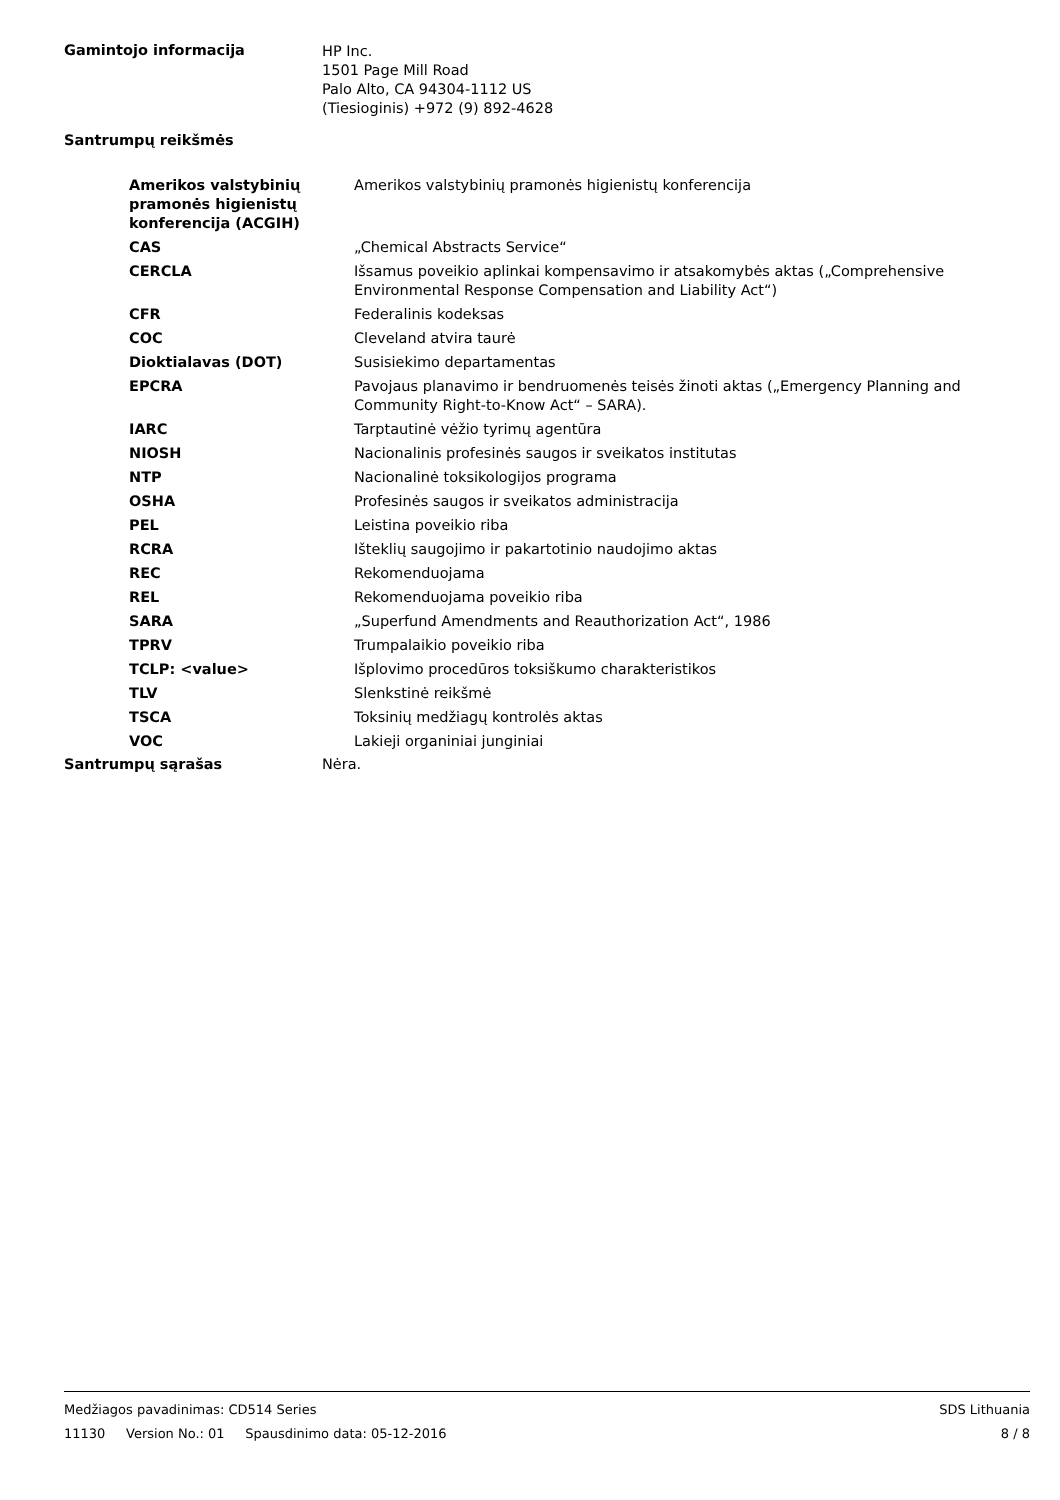Gamintojo informacija
HP Inc.
1501 Page Mill Road
Palo Alto, CA 94304-1112 US
(Tiesioginis) +972 (9) 892-4628
Santrumpų reikšmės
| Amerikos valstybinių pramonės higienistų konferencija (ACGIH) | Amerikos valstybinių pramonės higienistų konferencija |
| CAS | „Chemical Abstracts Service“ |
| CERCLA | Išsamus poveikio aplinkai kompensavimo ir atsakomybės aktas („Comprehensive Environmental Response Compensation and Liability Act“) |
| CFR | Federalinis kodeksas |
| COC | Cleveland atvira taurė |
| Dioktialavas (DOT) | Susisiekimo departamentas |
| EPCRA | Pavojaus planavimo ir bendruomenės teisės žinoti aktas („Emergency Planning and Community Right-to-Know Act“ – SARA). |
| IARC | Tarptautinė vėžio tyrimų agentūra |
| NIOSH | Nacionalinis profesinės saugos ir sveikatos institutas |
| NTP | Nacionalinė toksikologijos programa |
| OSHA | Profesinės saugos ir sveikatos administracija |
| PEL | Leistina poveikio riba |
| RCRA | Išteklių saugojimo ir pakartotinio naudojimo aktas |
| REC | Rekomenduojama |
| REL | Rekomenduojama poveikio riba |
| SARA | „Superfund Amendments and Reauthorization Act“, 1986 |
| TPRV | Trumpalaikio poveikio riba |
| TCLP: <value> | Išplovimo procedūros toksiškumo charakteristikos |
| TLV | Slenkstinė reikšmė |
| TSCA | Toksinių medžiagų kontrolės aktas |
| VOC | Lakieji organiniai junginiai |
Santrumpų sąrašas Nėra.
Medžiagos pavadinimas: CD514 Series SDS Lithuania
11130 Version No.: 01 Spausdinimo data: 05-12-2016 8 / 8